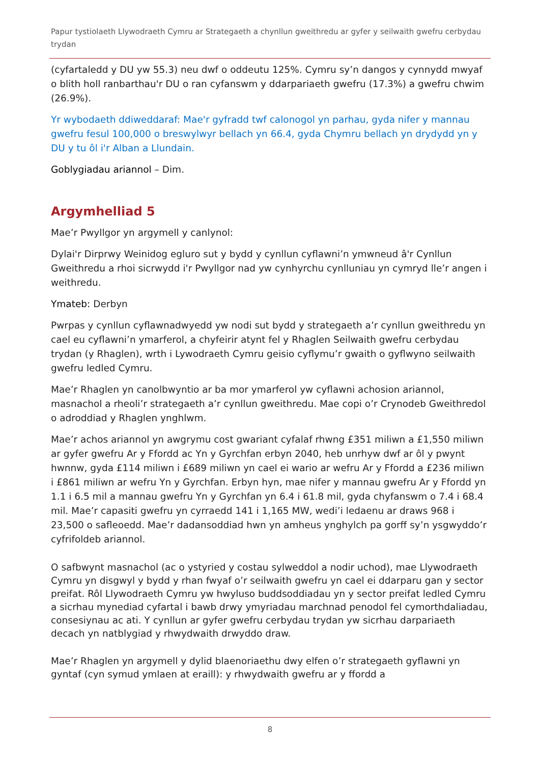Papur tystiolaeth Llywodraeth Cymru ar Strategaeth a chynllun gweithredu ar gyfer y seilwaith gwefru cerbydau trydan
(cyfartaledd y DU yw 55.3) neu dwf o oddeutu 125%. Cymru sy’n dangos y cynnydd mwyaf o blith holl ranbarthau'r DU o ran cyfanswm y ddarpariaeth gwefru (17.3%) a gwefru chwim (26.9%).
Yr wybodaeth ddiweddaraf: Mae'r gyfradd twf calonogol yn parhau, gyda nifer y mannau gwefru fesul 100,000 o breswylwyr bellach yn 66.4, gyda Chymru bellach yn drydydd yn y DU y tu ôl i'r Alban a Llundain.
Goblygiadau ariannol – Dim.
Argymhelliad 5
Mae’r Pwyllgor yn argymell y canlynol:
Dylai'r Dirprwy Weinidog egluro sut y bydd y cynllun cyflawni’n ymwneud â'r Cynllun Gweithredu a rhoi sicrwydd i'r Pwyllgor nad yw cynhyrchu cynlluniau yn cymryd lle’r angen i weithredu.
Ymateb: Derbyn
Pwrpas y cynllun cyflawnadwyedd yw nodi sut bydd y strategaeth a’r cynllun gweithredu yn cael eu cyflawni’n ymarferol, a chyfeirir atynt fel y Rhaglen Seilwaith gwefru cerbydau trydan (y Rhaglen), wrth i Lywodraeth Cymru geisio cyflymu’r gwaith o gyflwyno seilwaith gwefru ledled Cymru.
Mae’r Rhaglen yn canolbwyntio ar ba mor ymarferol yw cyflawni achosion ariannol, masnachol a rheoli’r strategaeth a’r cynllun gweithredu. Mae copi o’r Crynodeb Gweithredol o adroddiad y Rhaglen ynghlwm.
Mae’r achos ariannol yn awgrymu cost gwariant cyfalaf rhwng £351 miliwn a £1,550 miliwn ar gyfer gwefru Ar y Ffordd ac Yn y Gyrchfan erbyn 2040, heb unrhyw dwf ar ôl y pwynt hwnnw, gyda £114 miliwn i £689 miliwn yn cael ei wario ar wefru Ar y Ffordd a £236 miliwn i £861 miliwn ar wefru Yn y Gyrchfan. Erbyn hyn, mae nifer y mannau gwefru Ar y Ffordd yn 1.1 i 6.5 mil a mannau gwefru Yn y Gyrchfan yn 6.4 i 61.8 mil, gyda chyfanswm o 7.4 i 68.4 mil. Mae’r capasiti gwefru yn cyrraedd 141 i 1,165 MW, wedi’i ledaenu ar draws 968 i 23,500 o safleoedd. Mae’r dadansoddiad hwn yn amheus ynghylch pa gorff sy’n ysgwyddo’r cyfrifoldeb ariannol.
O safbwynt masnachol (ac o ystyried y costau sylweddol a nodir uchod), mae Llywodraeth Cymru yn disgwyl y bydd y rhan fwyaf o’r seilwaith gwefru yn cael ei ddarparu gan y sector preifat. Rôl Llywodraeth Cymru yw hwyluso buddsoddiadau yn y sector preifat ledled Cymru a sicrhau mynediad cyfartal i bawb drwy ymyriadau marchnad penodol fel cymorthdaliadau, consesiynau ac ati. Y cynllun ar gyfer gwefru cerbydau trydan yw sicrhau darpariaeth decach yn natblygiad y rhwydwaith drwyddo draw.
Mae’r Rhaglen yn argymell y dylid blaenoriaethu dwy elfen o’r strategaeth gyflawni yn gyntaf (cyn symud ymlaen at eraill): y rhwydwaith gwefru ar y ffordd a
8